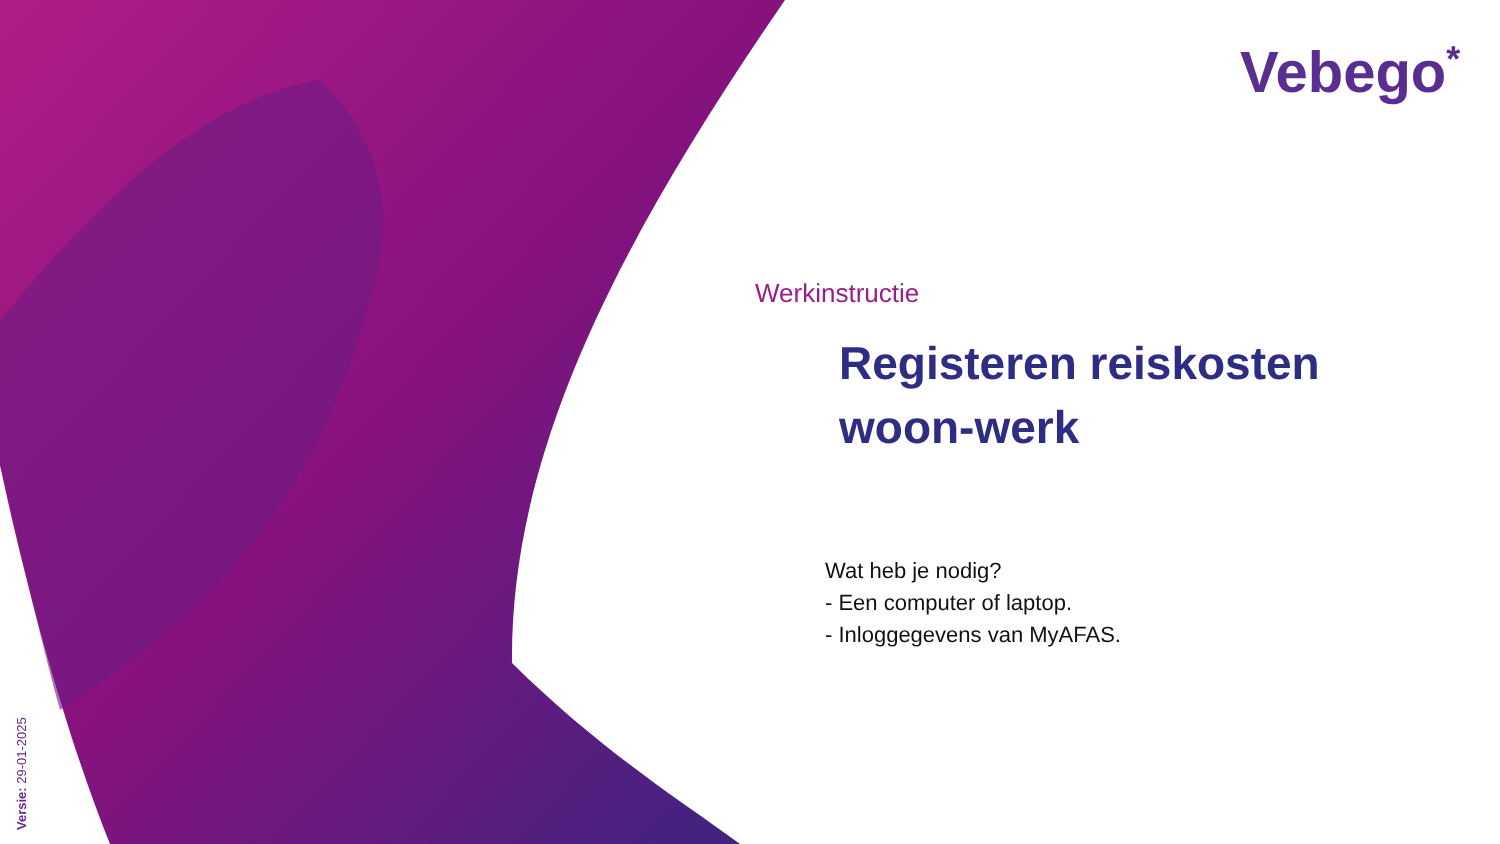Vebego*
Versie: 29-01-2025
Werkinstructie
Registeren reiskosten woon-werk
Wat heb je nodig?
- Een computer of laptop.
- Inloggegevens van MyAFAS.